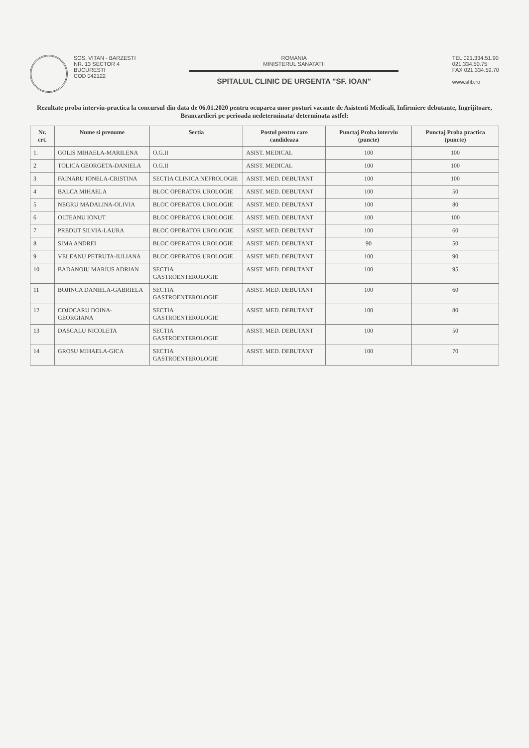SOS. VITAN - BARZESTI
NR. 13 SECTOR 4
BUCURESTI
COD 042122
ROMANIA
MINISTERUL SANATATII
SPITALUL CLINIC DE URGENTA "SF. IOAN"
TEL 021.334.51.90
021.334.50.75
FAX 021.334.59.70
www.sfib.ro
Rezultate proba interviu-practica la concursul din data de 06.01.2020 pentru ocuparea unor posturi vacante de Asistenti Medicali, Infirmiere debutante, Ingrijitoare, Brancardieri pe perioada nedeterminata/ determinata astfel:
| Nr. crt. | Nume si prenume | Sectia | Postul pentru care candideaza | Punctaj Proba interviu (puncte) | Punctaj Proba practica (puncte) |
| --- | --- | --- | --- | --- | --- |
| 1. | GOLIS MIHAELA-MARILENA | O.G.II | ASIST. MEDICAL | 100 | 100 |
| 2 | TOLICA GEORGETA-DANIELA | O.G.II | ASIST. MEDICAL | 100 | 100 |
| 3 | FAINARU IONELA-CRISTINA | SECTIA CLINICA NEFROLOGIE | ASIST. MED. DEBUTANT | 100 | 100 |
| 4 | BALCA MIHAELA | BLOC OPERATOR UROLOGIE | ASIST. MED. DEBUTANT | 100 | 50 |
| 5 | NEGRU MADALINA-OLIVIA | BLOC OPERATOR UROLOGIE | ASIST. MED. DEBUTANT | 100 | 80 |
| 6 | OLTEANU IONUT | BLOC OPERATOR UROLOGIE | ASIST. MED. DEBUTANT | 100 | 100 |
| 7 | PREDUT SILVIA-LAURA | BLOC OPERATOR UROLOGIE | ASIST. MED. DEBUTANT | 100 | 60 |
| 8 | SIMA ANDREI | BLOC OPERATOR UROLOGIE | ASIST. MED. DEBUTANT | 90 | 50 |
| 9 | VELEANU PETRUTA-IULIANA | BLOC OPERATOR UROLOGIE | ASIST. MED. DEBUTANT | 100 | 90 |
| 10 | BADANOIU MARIUS ADRIAN | SECTIA GASTROENTEROLOGIE | ASIST. MED. DEBUTANT | 100 | 95 |
| 11 | BOJINCA DANIELA-GABRIELA | SECTIA GASTROENTEROLOGIE | ASIST. MED. DEBUTANT | 100 | 60 |
| 12 | COJOCARU DOINA-GEORGIANA | SECTIA GASTROENTEROLOGIE | ASIST. MED. DEBUTANT | 100 | 80 |
| 13 | DASCALU NICOLETA | SECTIA GASTROENTEROLOGIE | ASIST. MED. DEBUTANT | 100 | 50 |
| 14 | GROSU MIHAELA-GICA | SECTIA GASTROENTEROLOGIE | ASIST. MED. DEBUTANT | 100 | 70 |